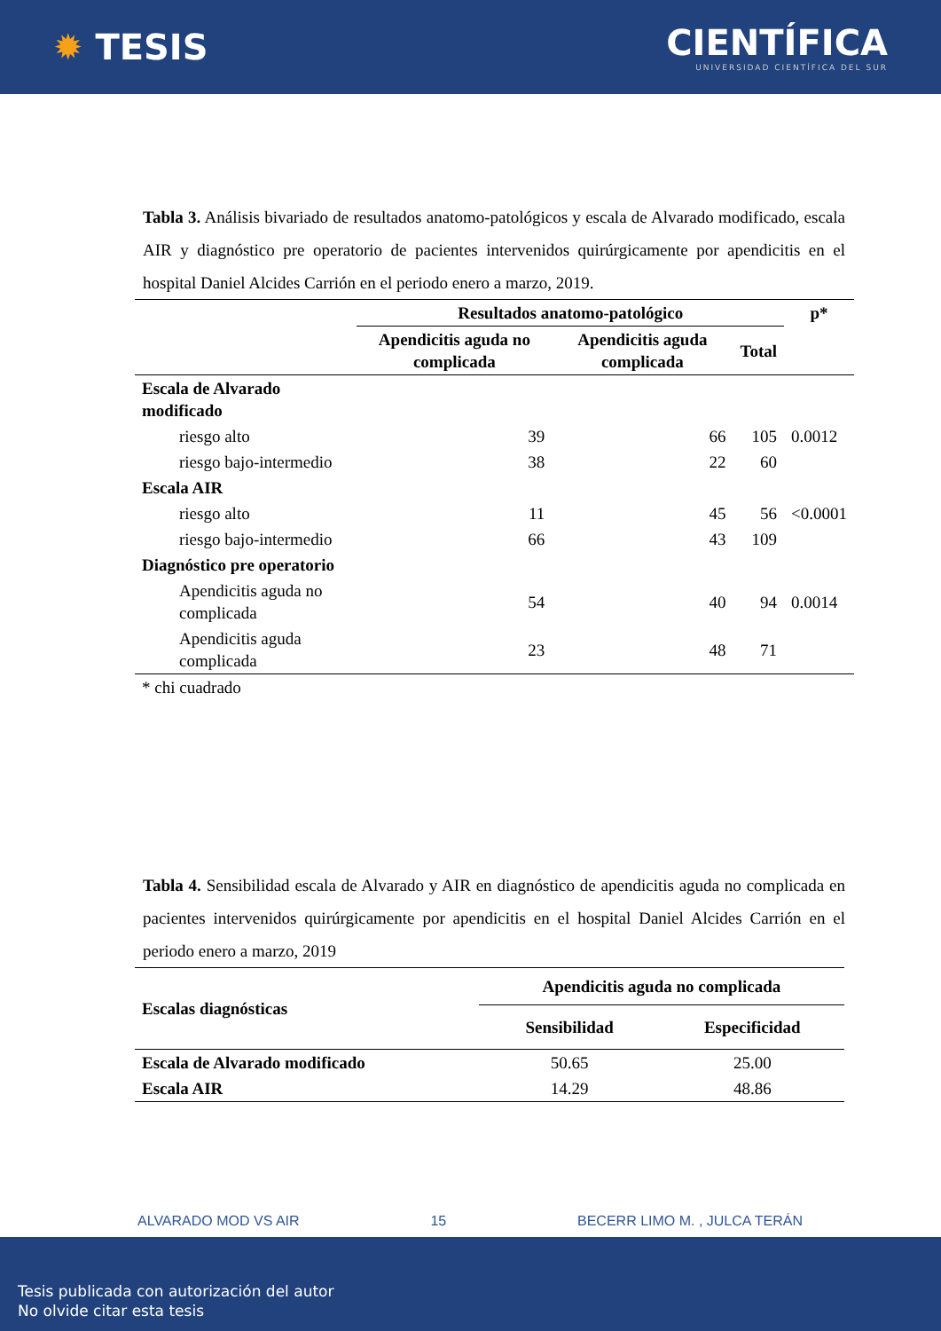✹ TESIS
CIENTÍFICA
UNIVERSIDAD CIENTÍFICA DEL SUR
Tabla 3. Análisis bivariado de resultados anatomo-patológicos y escala de Alvarado modificado, escala AIR y diagnóstico pre operatorio de pacientes intervenidos quirúrgicamente por apendicitis en el hospital Daniel Alcides Carrión en el periodo enero a marzo, 2019.
| | Resultados anatomo-patológico | | | p* |
| --- | --- | --- | --- | --- |
| | Apendicitis aguda no complicada | Apendicitis aguda complicada | Total | |
| Escala de Alvarado modificado | | | | |
| riesgo alto | 39 | 66 | 105 | 0.0012 |
| riesgo bajo-intermedio | 38 | 22 | 60 | |
| Escala AIR | | | | |
| riesgo alto | 11 | 45 | 56 | <0.0001 |
| riesgo bajo-intermedio | 66 | 43 | 109 | |
| Diagnóstico pre operatorio | | | | |
| Apendicitis aguda no complicada | 54 | 40 | 94 | 0.0014 |
| Apendicitis aguda complicada | 23 | 48 | 71 | |
| * chi cuadrado | | | | |
Tabla 4. Sensibilidad escala de Alvarado y AIR en diagnóstico de apendicitis aguda no complicada en pacientes intervenidos quirúrgicamente por apendicitis en el hospital Daniel Alcides Carrión en el periodo enero a marzo, 2019
| Escalas diagnósticas | Apendicitis aguda no complicada | |
| --- | --- | --- |
| | Sensibilidad | Especificidad |
| Escala de Alvarado modificado | 50.65 | 25.00 |
| Escala AIR | 14.29 | 48.86 |
ALVARADO MOD VS AIR 15 BECERR LIMO M. , JULCA TERÁN
Tesis publicada con autorización del autor
No olvide citar esta tesis